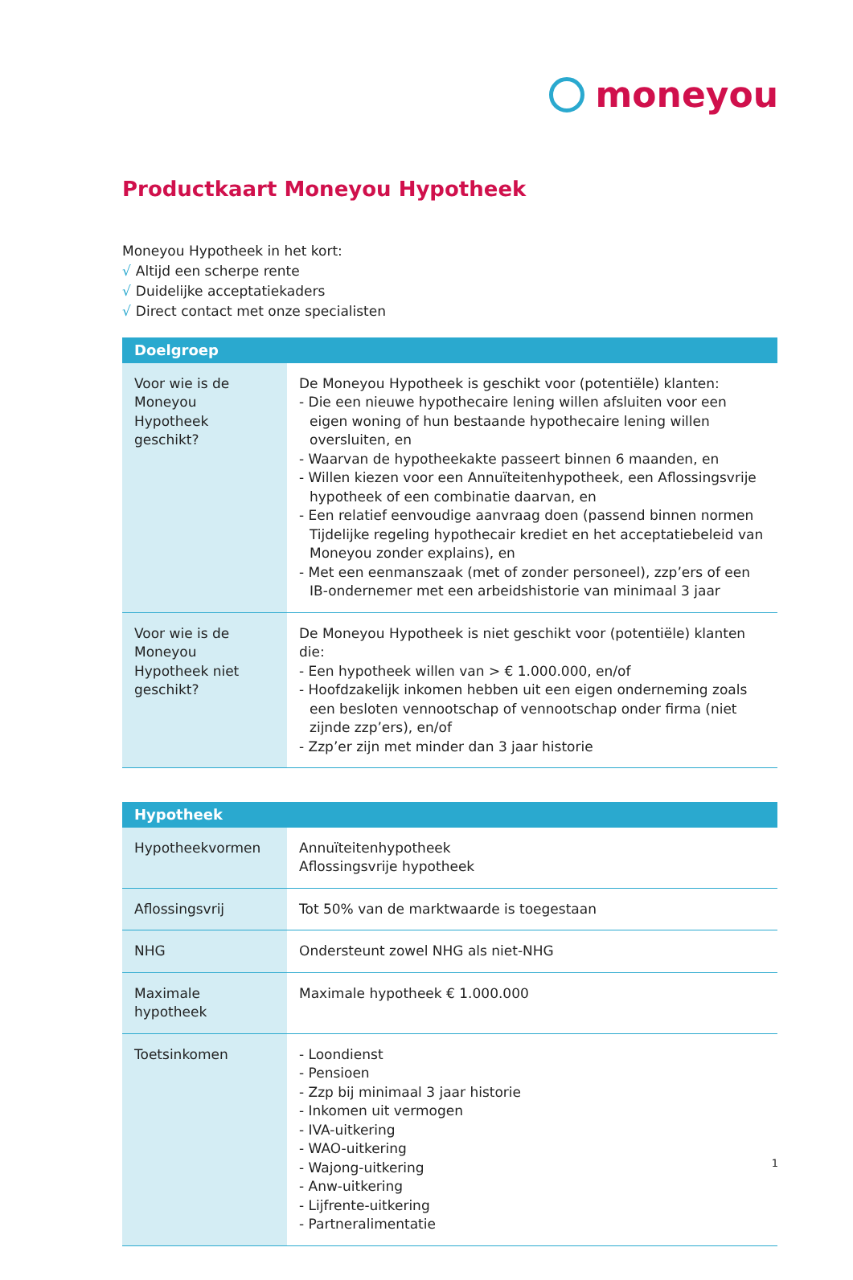moneyou
Productkaart Moneyou Hypotheek
Moneyou Hypotheek in het kort:
√ Altijd een scherpe rente
√ Duidelijke acceptatiekaders
√ Direct contact met onze specialisten
| Doelgroep | |
| --- | --- |
| Voor wie is de Moneyou Hypotheek geschikt? | De Moneyou Hypotheek is geschikt voor (potentiële) klanten: - Die een nieuwe hypothecaire lening willen afsluiten voor een eigen woning of hun bestaande hypothecaire lening willen oversluiten, en - Waarvan de hypotheekakte passeert binnen 6 maanden, en - Willen kiezen voor een Annuïteitenhypotheek, een Aflossingsvrije hypotheek of een combinatie daarvan, en - Een relatief eenvoudige aanvraag doen (passend binnen normen Tijdelijke regeling hypothecair krediet en het acceptatiebeleid van Moneyou zonder explains), en - Met een eenmanszaak (met of zonder personeel), zzp’ers of een IB-ondernemer met een arbeidshistorie van minimaal 3 jaar |
| Voor wie is de Moneyou Hypotheek niet geschikt? | De Moneyou Hypotheek is niet geschikt voor (potentiële) klanten die: - Een hypotheek willen van > € 1.000.000, en/of - Hoofdzakelijk inkomen hebben uit een eigen onderneming zoals een besloten vennootschap of vennootschap onder firma (niet zijnde zzp’ers), en/of - Zzp’er zijn met minder dan 3 jaar historie |
| Hypotheek | |
| --- | --- |
| Hypotheekvormen | Annuïteitenhypotheek Aflossingsvrije hypotheek |
| Aflossingsvrij | Tot 50% van de marktwaarde is toegestaan |
| NHG | Ondersteunt zowel NHG als niet-NHG |
| Maximale hypotheek | Maximale hypotheek € 1.000.000 |
| Toetsinkomen | - Loondienst - Pensioen - Zzp bij minimaal 3 jaar historie - Inkomen uit vermogen - IVA-uitkering - WAO-uitkering - Wajong-uitkering - Anw-uitkering - Lijfrente-uitkering - Partneralimentatie |
1